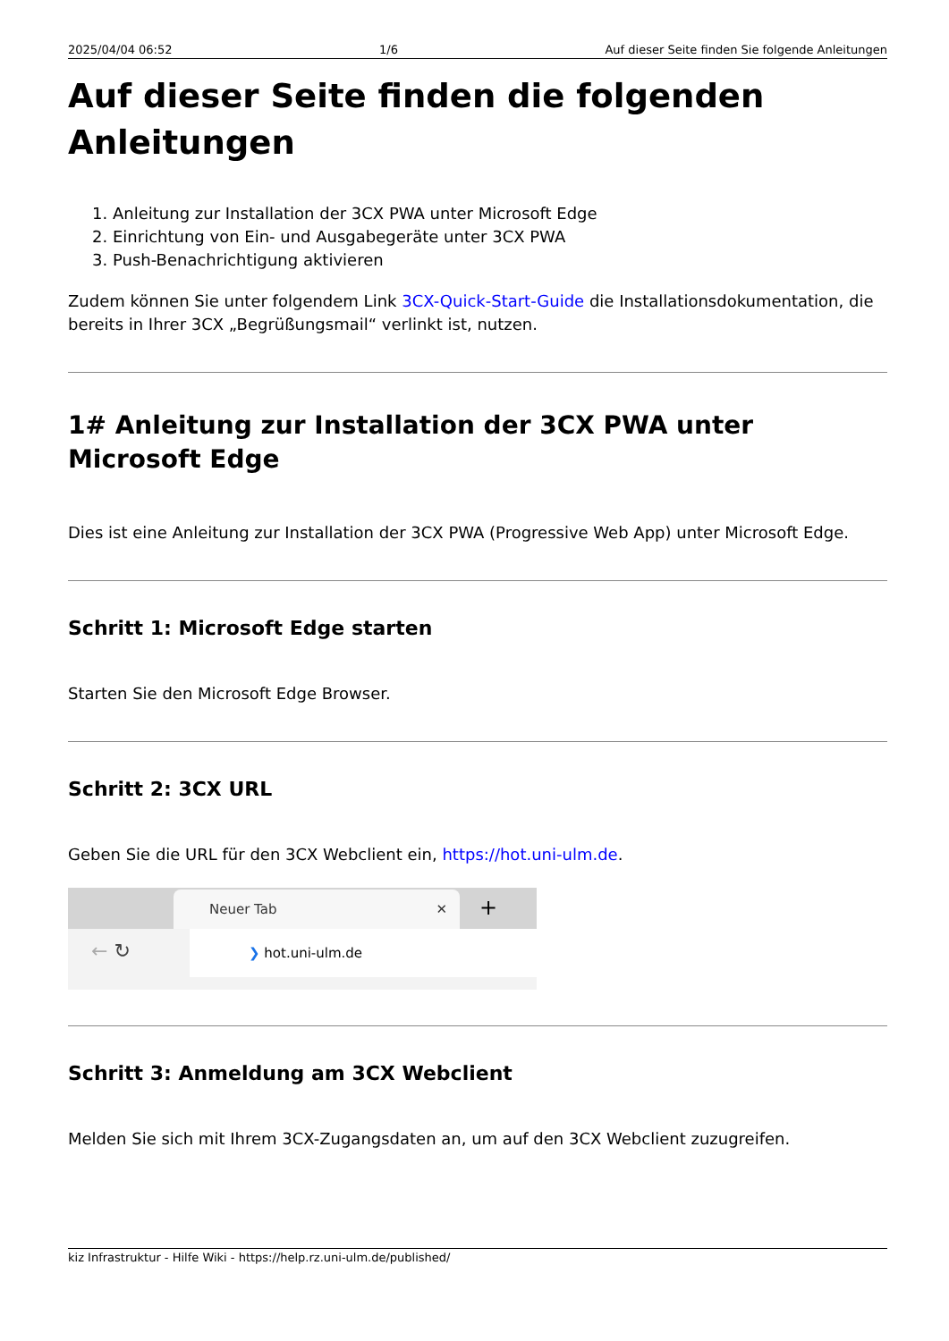2025/04/04 06:52 1/6 Auf dieser Seite finden Sie folgende Anleitungen
Auf dieser Seite finden die folgenden Anleitungen
1. Anleitung zur Installation der 3CX PWA unter Microsoft Edge
2. Einrichtung von Ein- und Ausgabegeräte unter 3CX PWA
3. Push-Benachrichtigung aktivieren
Zudem können Sie unter folgendem Link 3CX-Quick-Start-Guide die Installationsdokumentation, die bereits in Ihrer 3CX „Begrüßungsmail“ verlinkt ist, nutzen.
1# Anleitung zur Installation der 3CX PWA unter Microsoft Edge
Dies ist eine Anleitung zur Installation der 3CX PWA (Progressive Web App) unter Microsoft Edge.
Schritt 1: Microsoft Edge starten
Starten Sie den Microsoft Edge Browser.
Schritt 2: 3CX URL
Geben Sie die URL für den 3CX Webclient ein, https://hot.uni-ulm.de.
Neuer Tab ✕ +
← ↻
❯ hot.uni-ulm.de
Schritt 3: Anmeldung am 3CX Webclient
Melden Sie sich mit Ihrem 3CX-Zugangsdaten an, um auf den 3CX Webclient zuzugreifen.
kiz Infrastruktur - Hilfe Wiki - https://help.rz.uni-ulm.de/published/